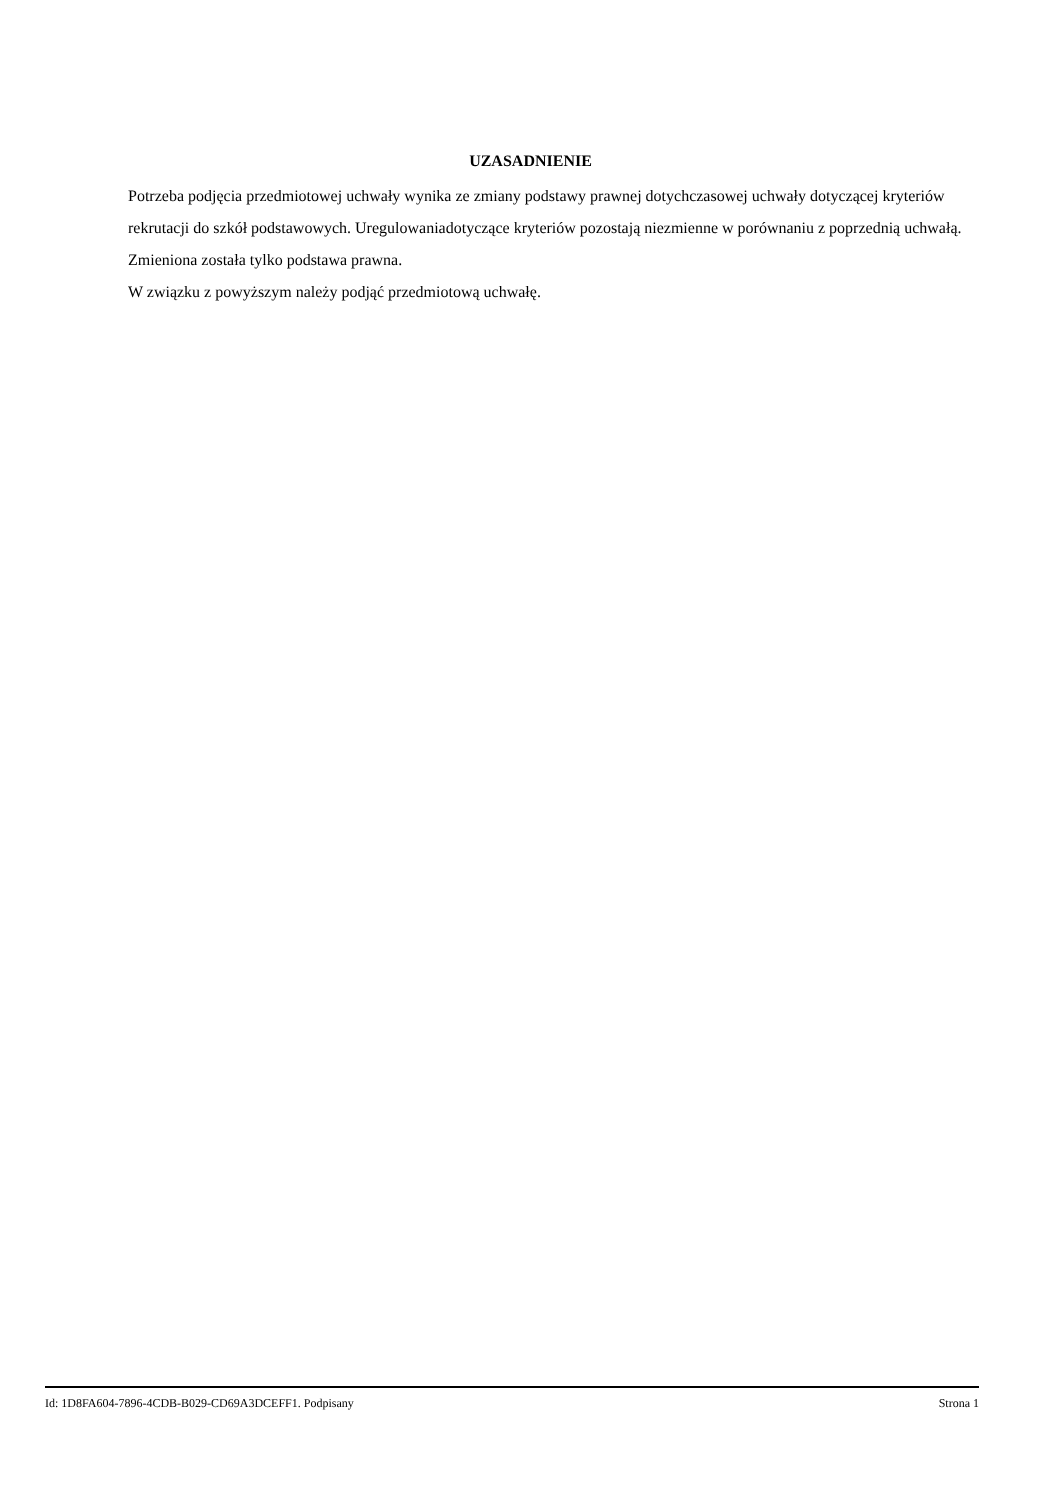UZASADNIENIE
Potrzeba podjęcia przedmiotowej uchwały wynika ze zmiany podstawy prawnej dotychczasowej uchwały dotyczącej kryteriów rekrutacji do szkół podstawowych. Uregulowaniadotyczące kryteriów pozostają niezmienne w porównaniu z poprzednią uchwałą. Zmieniona została tylko podstawa prawna.
W związku z powyższym należy podjąć przedmiotową uchwałę.
Id: 1D8FA604-7896-4CDB-B029-CD69A3DCEFF1. Podpisany Strona 1